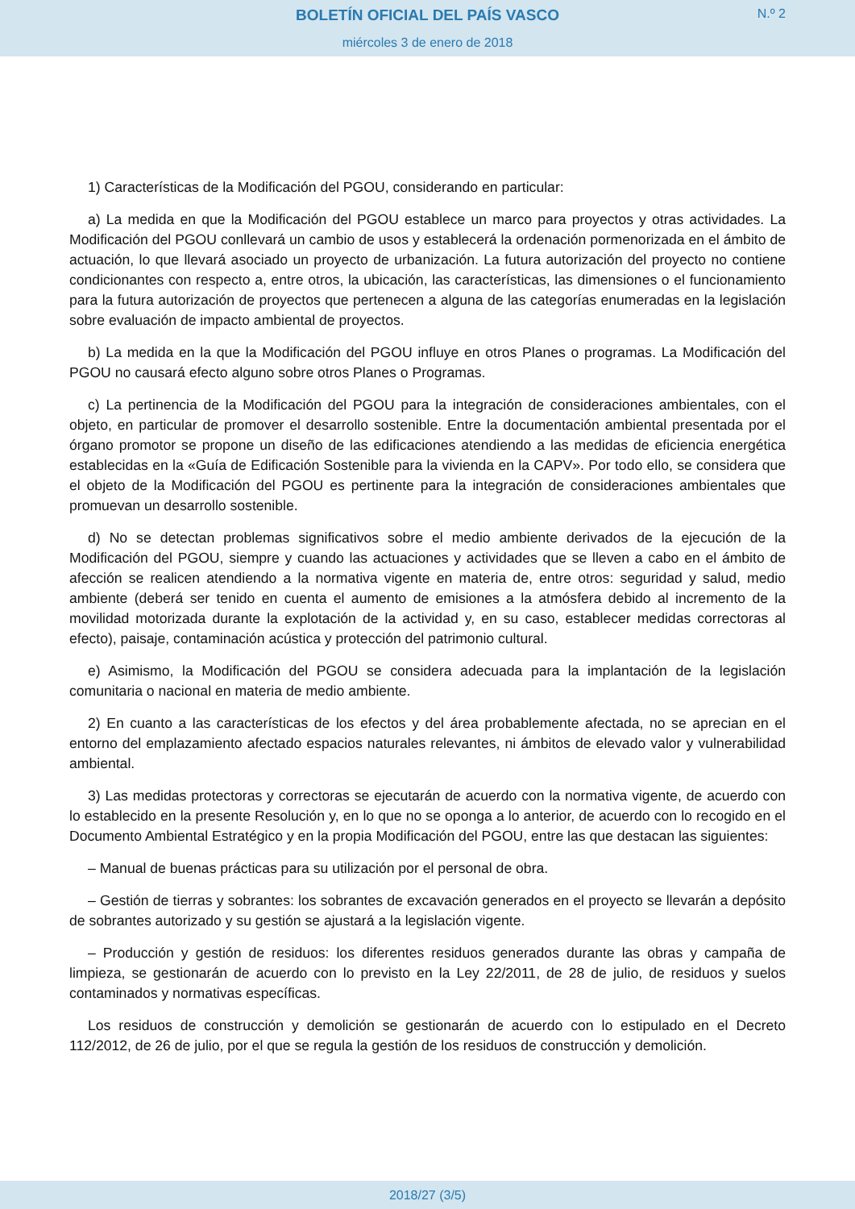BOLETÍN OFICIAL DEL PAÍS VASCO
N.º 2
miércoles 3 de enero de 2018
1) Características de la Modificación del PGOU, considerando en particular:
a) La medida en que la Modificación del PGOU establece un marco para proyectos y otras actividades. La Modificación del PGOU conllevará un cambio de usos y establecerá la ordenación pormenorizada en el ámbito de actuación, lo que llevará asociado un proyecto de urbanización. La futura autorización del proyecto no contiene condicionantes con respecto a, entre otros, la ubicación, las características, las dimensiones o el funcionamiento para la futura autorización de proyectos que pertenecen a alguna de las categorías enumeradas en la legislación sobre evaluación de impacto ambiental de proyectos.
b) La medida en la que la Modificación del PGOU influye en otros Planes o programas. La Modificación del PGOU no causará efecto alguno sobre otros Planes o Programas.
c) La pertinencia de la Modificación del PGOU para la integración de consideraciones ambientales, con el objeto, en particular de promover el desarrollo sostenible. Entre la documentación ambiental presentada por el órgano promotor se propone un diseño de las edificaciones atendiendo a las medidas de eficiencia energética establecidas en la «Guía de Edificación Sostenible para la vivienda en la CAPV». Por todo ello, se considera que el objeto de la Modificación del PGOU es pertinente para la integración de consideraciones ambientales que promuevan un desarrollo sostenible.
d) No se detectan problemas significativos sobre el medio ambiente derivados de la ejecución de la Modificación del PGOU, siempre y cuando las actuaciones y actividades que se lleven a cabo en el ámbito de afección se realicen atendiendo a la normativa vigente en materia de, entre otros: seguridad y salud, medio ambiente (deberá ser tenido en cuenta el aumento de emisiones a la atmósfera debido al incremento de la movilidad motorizada durante la explotación de la actividad y, en su caso, establecer medidas correctoras al efecto), paisaje, contaminación acústica y protección del patrimonio cultural.
e) Asimismo, la Modificación del PGOU se considera adecuada para la implantación de la legislación comunitaria o nacional en materia de medio ambiente.
2) En cuanto a las características de los efectos y del área probablemente afectada, no se aprecian en el entorno del emplazamiento afectado espacios naturales relevantes, ni ámbitos de elevado valor y vulnerabilidad ambiental.
3) Las medidas protectoras y correctoras se ejecutarán de acuerdo con la normativa vigente, de acuerdo con lo establecido en la presente Resolución y, en lo que no se oponga a lo anterior, de acuerdo con lo recogido en el Documento Ambiental Estratégico y en la propia Modificación del PGOU, entre las que destacan las siguientes:
– Manual de buenas prácticas para su utilización por el personal de obra.
– Gestión de tierras y sobrantes: los sobrantes de excavación generados en el proyecto se llevarán a depósito de sobrantes autorizado y su gestión se ajustará a la legislación vigente.
– Producción y gestión de residuos: los diferentes residuos generados durante las obras y campaña de limpieza, se gestionarán de acuerdo con lo previsto en la Ley 22/2011, de 28 de julio, de residuos y suelos contaminados y normativas específicas.
Los residuos de construcción y demolición se gestionarán de acuerdo con lo estipulado en el Decreto 112/2012, de 26 de julio, por el que se regula la gestión de los residuos de construcción y demolición.
2018/27 (3/5)